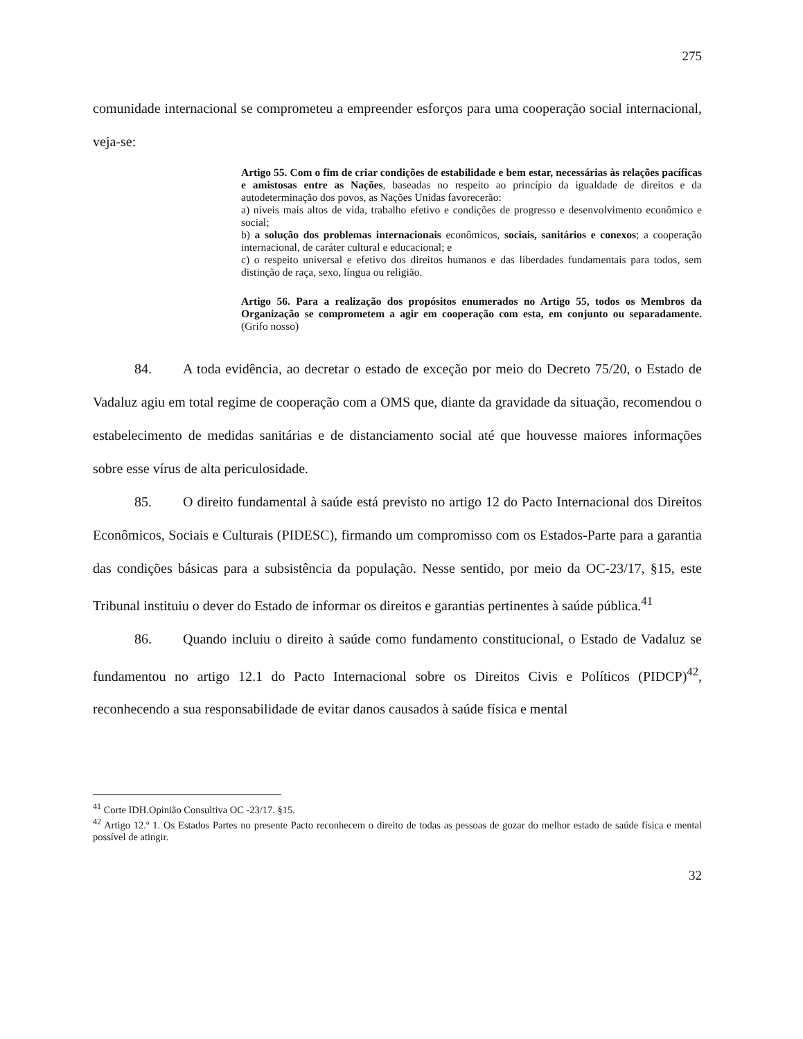275
comunidade internacional se comprometeu a empreender esforços para uma cooperação social internacional, veja-se:
Artigo 55. Com o fim de criar condições de estabilidade e bem estar, necessárias às relações pacíficas e amistosas entre as Nações, baseadas no respeito ao princípio da igualdade de direitos e da autodeterminação dos povos, as Nações Unidas favorecerão:
a) níveis mais altos de vida, trabalho efetivo e condições de progresso e desenvolvimento econômico e social;
b) a solução dos problemas internacionais econômicos, sociais, sanitários e conexos; a cooperação internacional, de caráter cultural e educacional; e
c) o respeito universal e efetivo dos direitos humanos e das liberdades fundamentais para todos, sem distinção de raça, sexo, língua ou religião.
Artigo 56. Para a realização dos propósitos enumerados no Artigo 55, todos os Membros da Organização se comprometem a agir em cooperação com esta, em conjunto ou separadamente. (Grifo nosso)
84. A toda evidência, ao decretar o estado de exceção por meio do Decreto 75/20, o Estado de Vadaluz agiu em total regime de cooperação com a OMS que, diante da gravidade da situação, recomendou o estabelecimento de medidas sanitárias e de distanciamento social até que houvesse maiores informações sobre esse vírus de alta periculosidade.
85. O direito fundamental à saúde está previsto no artigo 12 do Pacto Internacional dos Direitos Econômicos, Sociais e Culturais (PIDESC), firmando um compromisso com os Estados-Parte para a garantia das condições básicas para a subsistência da população. Nesse sentido, por meio da OC-23/17, §15, este Tribunal instituiu o dever do Estado de informar os direitos e garantias pertinentes à saúde pública.<sup>41</sup>
86. Quando incluiu o direito à saúde como fundamento constitucional, o Estado de Vadaluz se fundamentou no artigo 12.1 do Pacto Internacional sobre os Direitos Civis e Políticos (PIDCP)<sup>42</sup>, reconhecendo a sua responsabilidade de evitar danos causados à saúde física e mental
<sup>41</sup> Corte IDH.Opinião Consultiva OC -23/17. §15.
<sup>42</sup> Artigo 12.º 1. Os Estados Partes no presente Pacto reconhecem o direito de todas as pessoas de gozar do melhor estado de saúde física e mental possível de atingir.
32